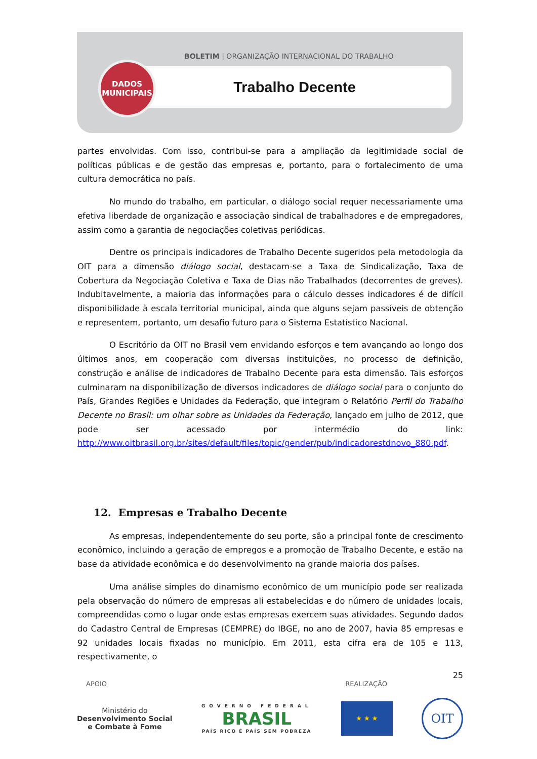BOLETIM | ORGANIZAÇÃO INTERNACIONAL DO TRABALHO
Trabalho Decente
DADOS
MUNICIPAIS
partes envolvidas. Com isso, contribui-se para a ampliação da legitimidade social de políticas públicas e de gestão das empresas e, portanto, para o fortalecimento de uma cultura democrática no país.
No mundo do trabalho, em particular, o diálogo social requer necessariamente uma efetiva liberdade de organização e associação sindical de trabalhadores e de empregadores, assim como a garantia de negociações coletivas periódicas.
Dentre os principais indicadores de Trabalho Decente sugeridos pela metodologia da OIT para a dimensão diálogo social, destacam-se a Taxa de Sindicalização, Taxa de Cobertura da Negociação Coletiva e Taxa de Dias não Trabalhados (decorrentes de greves). Indubitavelmente, a maioria das informações para o cálculo desses indicadores é de difícil disponibilidade à escala territorial municipal, ainda que alguns sejam passíveis de obtenção e representem, portanto, um desafio futuro para o Sistema Estatístico Nacional.
O Escritório da OIT no Brasil vem envidando esforços e tem avançando ao longo dos últimos anos, em cooperação com diversas instituições, no processo de definição, construção e análise de indicadores de Trabalho Decente para esta dimensão. Tais esforços culminaram na disponibilização de diversos indicadores de diálogo social para o conjunto do País, Grandes Regiões e Unidades da Federação, que integram o Relatório Perfil do Trabalho Decente no Brasil: um olhar sobre as Unidades da Federação, lançado em julho de 2012, que pode ser acessado por intermédio do link: http://www.oitbrasil.org.br/sites/default/files/topic/gender/pub/indicadorestdnovo_880.pdf.
12. Empresas e Trabalho Decente
As empresas, independentemente do seu porte, são a principal fonte de crescimento econômico, incluindo a geração de empregos e a promoção de Trabalho Decente, e estão na base da atividade econômica e do desenvolvimento na grande maioria dos países.
Uma análise simples do dinamismo econômico de um município pode ser realizada pela observação do número de empresas ali estabelecidas e do número de unidades locais, compreendidas como o lugar onde estas empresas exercem suas atividades. Segundo dados do Cadastro Central de Empresas (CEMPRE) do IBGE, no ano de 2007, havia 85 empresas e 92 unidades locais fixadas no município. Em 2011, esta cifra era de 105 e 113, respectivamente, o
25
APOIO REALIZAÇÃO
Ministério do
Desenvolvimento Social
e Combate à Fome
GOVERNO FEDERAL
BRASIL
PAÍS RICO É PAÍS SEM POBREZA
★ ★ ★
OIT